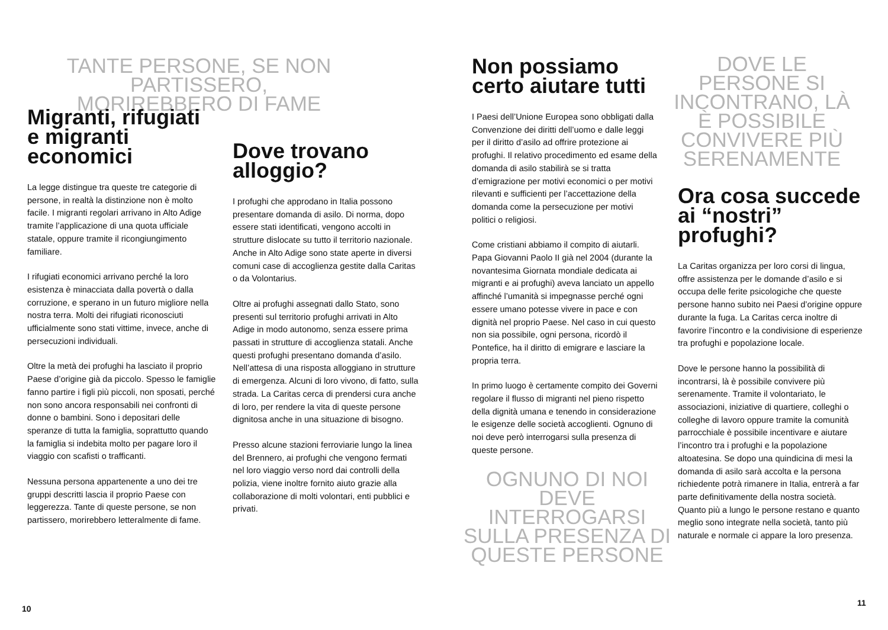TANTE PERSONE, SE NON PARTISSERO, MORIREBBERO DI FAME
Migranti, rifugiati e migranti economici
La legge distingue tra queste tre categorie di persone, in realtà la distinzione non è molto facile. I migranti regolari arrivano in Alto Adige tramite l’applicazione di una quota ufficiale statale, oppure tramite il ricongiungimento familiare.
I rifugiati economici arrivano perché la loro esistenza è minacciata dalla povertà o dalla corruzione, e sperano in un futuro migliore nella nostra terra. Molti dei rifugiati riconosciuti ufficialmente sono stati vittime, invece, anche di persecuzioni individuali.
Oltre la metà dei profughi ha lasciato il proprio Paese d’origine già da piccolo. Spesso le famiglie fanno partire i figli più piccoli, non sposati, perché non sono ancora responsabili nei confronti di donne o bambini. Sono i depositari delle speranze di tutta la famiglia, soprattutto quando la famiglia si indebita molto per pagare loro il viaggio con scafisti o trafficanti.
Nessuna persona appartenente a uno dei tre gruppi descritti lascia il proprio Paese con leggerezza. Tante di queste persone, se non partissero, morirebbero letteralmente di fame.
Dove trovano alloggio?
I profughi che approdano in Italia possono presentare domanda di asilo. Di norma, dopo essere stati identificati, vengono accolti in strutture dislocate su tutto il territorio nazionale. Anche in Alto Adige sono state aperte in diversi comuni case di accoglienza gestite dalla Caritas o da Volontarius.
Oltre ai profughi assegnati dallo Stato, sono presenti sul territorio profughi arrivati in Alto Adige in modo autonomo, senza essere prima passati in strutture di accoglienza statali. Anche questi profughi presentano domanda d’asilo. Nell’attesa di una risposta alloggiano in strutture di emergenza. Alcuni di loro vivono, di fatto, sulla strada. La Caritas cerca di prendersi cura anche di loro, per rendere la vita di queste persone dignitosa anche in una situazione di bisogno.
Presso alcune stazioni ferroviarie lungo la linea del Brennero, ai profughi che vengono fermati nel loro viaggio verso nord dai controlli della polizia, viene inoltre fornito aiuto grazie alla collaborazione di molti volontari, enti pubblici e privati.
Non possiamo certo aiutare tutti
I Paesi dell’Unione Europea sono obbligati dalla Convenzione dei diritti dell’uomo e dalle leggi per il diritto d’asilo ad offrire protezione ai profughi. Il relativo procedimento ed esame della domanda di asilo stabilirà se si tratta d’emigrazione per motivi economici o per motivi rilevanti e sufficienti per l’accettazione della domanda come la persecuzione per motivi politici o religiosi.
Come cristiani abbiamo il compito di aiutarli. Papa Giovanni Paolo II già nel 2004 (durante la novantesima Giornata mondiale dedicata ai migranti e ai profughi) aveva lanciato un appello affinché l’umanità si impegnasse perché ogni essere umano potesse vivere in pace e con dignità nel proprio Paese. Nel caso in cui questo non sia possibile, ogni persona, ricordò il Pontefice, ha il diritto di emigrare e lasciare la propria terra.
In primo luogo è certamente compito dei Governi regolare il flusso di migranti nel pieno rispetto della dignità umana e tenendo in considerazione le esigenze delle società accoglienti. Ognuno di noi deve però interrogarsi sulla presenza di queste persone.
OGNUNO DI NOI DEVE INTERROGARSI SULLA PRESENZA DI QUESTE PERSONE
DOVE LE PERSONE SI INCONTRANO, LÀ È POSSIBILE CONVIVERE PIÙ SERENAMENTE
Ora cosa succede ai “nostri” profughi?
La Caritas organizza per loro corsi di lingua, offre assistenza per le domande d’asilo e si occupa delle ferite psicologiche che queste persone hanno subito nei Paesi d’origine oppure durante la fuga. La Caritas cerca inoltre di favorire l’incontro e la condivisione di esperienze tra profughi e popolazione locale.
Dove le persone hanno la possibilità di incontrarsi, là è possibile convivere più serenamente. Tramite il volontariato, le associazioni, iniziative di quartiere, colleghi o colleghe di lavoro oppure tramite la comunità parrocchiale è possibile incentivare e aiutare l’incontro tra i profughi e la popolazione altoatesina. Se dopo una quindicina di mesi la domanda di asilo sarà accolta e la persona richiedente potrà rimanere in Italia, entrerà a far parte definitivamente della nostra società. Quanto più a lungo le persone restano e quanto meglio sono integrate nella società, tanto più naturale e normale ci appare la loro presenza.
10
11